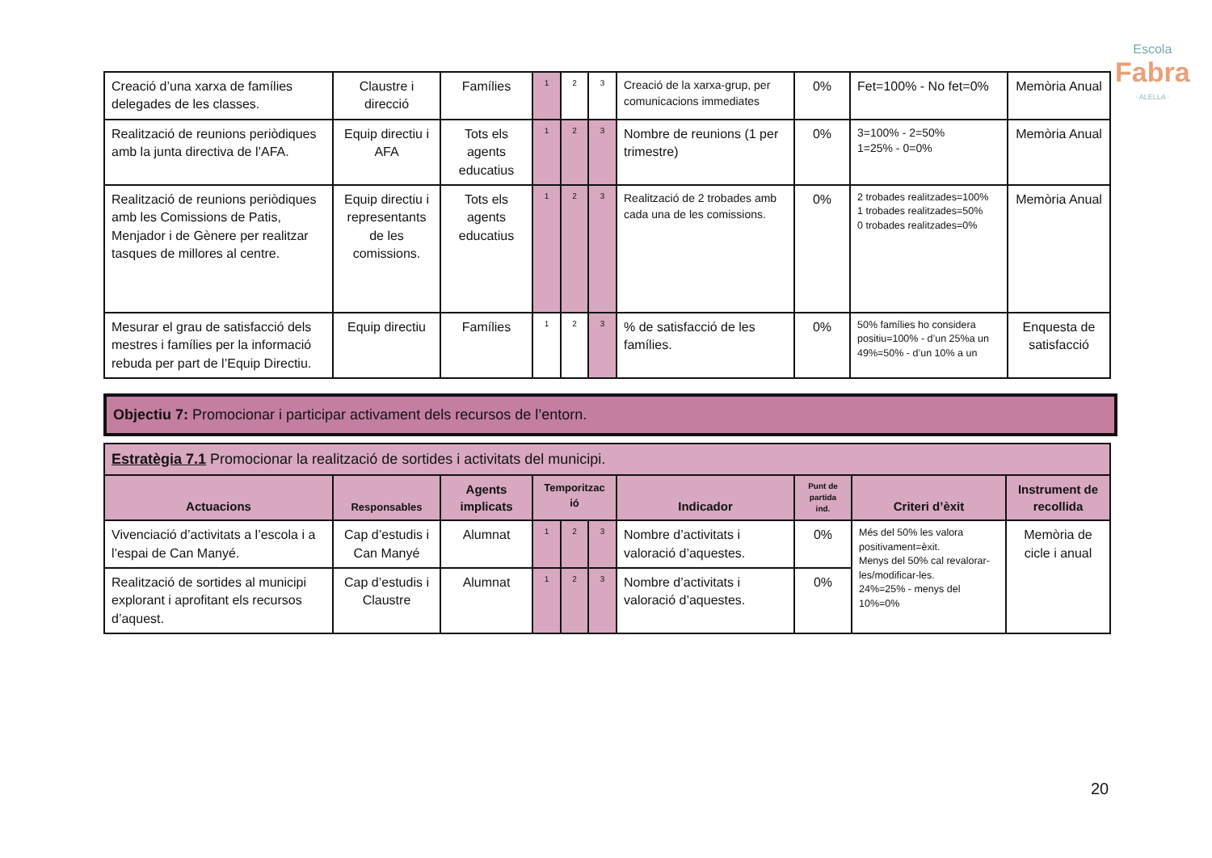Escola
Fabra
· ALELLA ·
| Creació d’una xarxa de famílies delegades de les classes. | Claustre i direcció | Famílies | 1 | 2 | 3 | Creació de la xarxa-grup, per comunicacions immediates | 0% | Fet=100% - No fet=0% | Memòria Anual |
| Realització de reunions periòdiques amb la junta directiva de l’AFA. | Equip directiu i AFA | Tots els agents educatius | 1 | 2 | 3 | Nombre de reunions (1 per trimestre) | 0% | 3=100% - 2=50% 1=25% - 0=0% | Memòria Anual |
| Realització de reunions periòdiques amb les Comissions de Patis, Menjador i de Gènere per realitzar tasques de millores al centre. | Equip directiu i representants de les comissions. | Tots els agents educatius | 1 | 2 | 3 | Realització de 2 trobades amb cada una de les comissions. | 0% | 2 trobades realitzades=100% 1 trobades realitzades=50% 0 trobades realitzades=0% | Memòria Anual |
| Mesurar el grau de satisfacció dels mestres i famílies per la informació rebuda per part de l’Equip Directiu. | Equip directiu | Famílies | 1 | 2 | 3 | % de satisfacció de les famílies. | 0% | 50% famílies ho considera positiu=100% - d’un 25%a un 49%=50% - d’un 10% a un | Enquesta de satisfacció |
Objectiu 7: Promocionar i participar activament dels recursos de l’entorn.
| Estratègia 7.1 Promocionar la realització de sortides i activitats del municipi. | | | | | | | | | |
| Actuacions | Responsables | Agents implicats | Temporitzac ió | | | Indicador | Punt de partida ind. | Criteri d’èxit | Instrument de recollida |
| Vivenciació d’activitats a l’escola i a l’espai de Can Manyé. | Cap d’estudis i Can Manyé | Alumnat | 1 | 2 | 3 | Nombre d’activitats i valoració d’aquestes. | 0% | Més del 50% les valora positivament=èxit. Menys del 50% cal revalorar-les/modificar-les. 24%=25% - menys del 10%=0% | Memòria de cicle i anual |
| Realització de sortides al municipi explorant i aprofitant els recursos d’aquest. | Cap d’estudis i Claustre | Alumnat | 1 | 2 | 3 | Nombre d’activitats i valoració d’aquestes. | 0% | | |
20